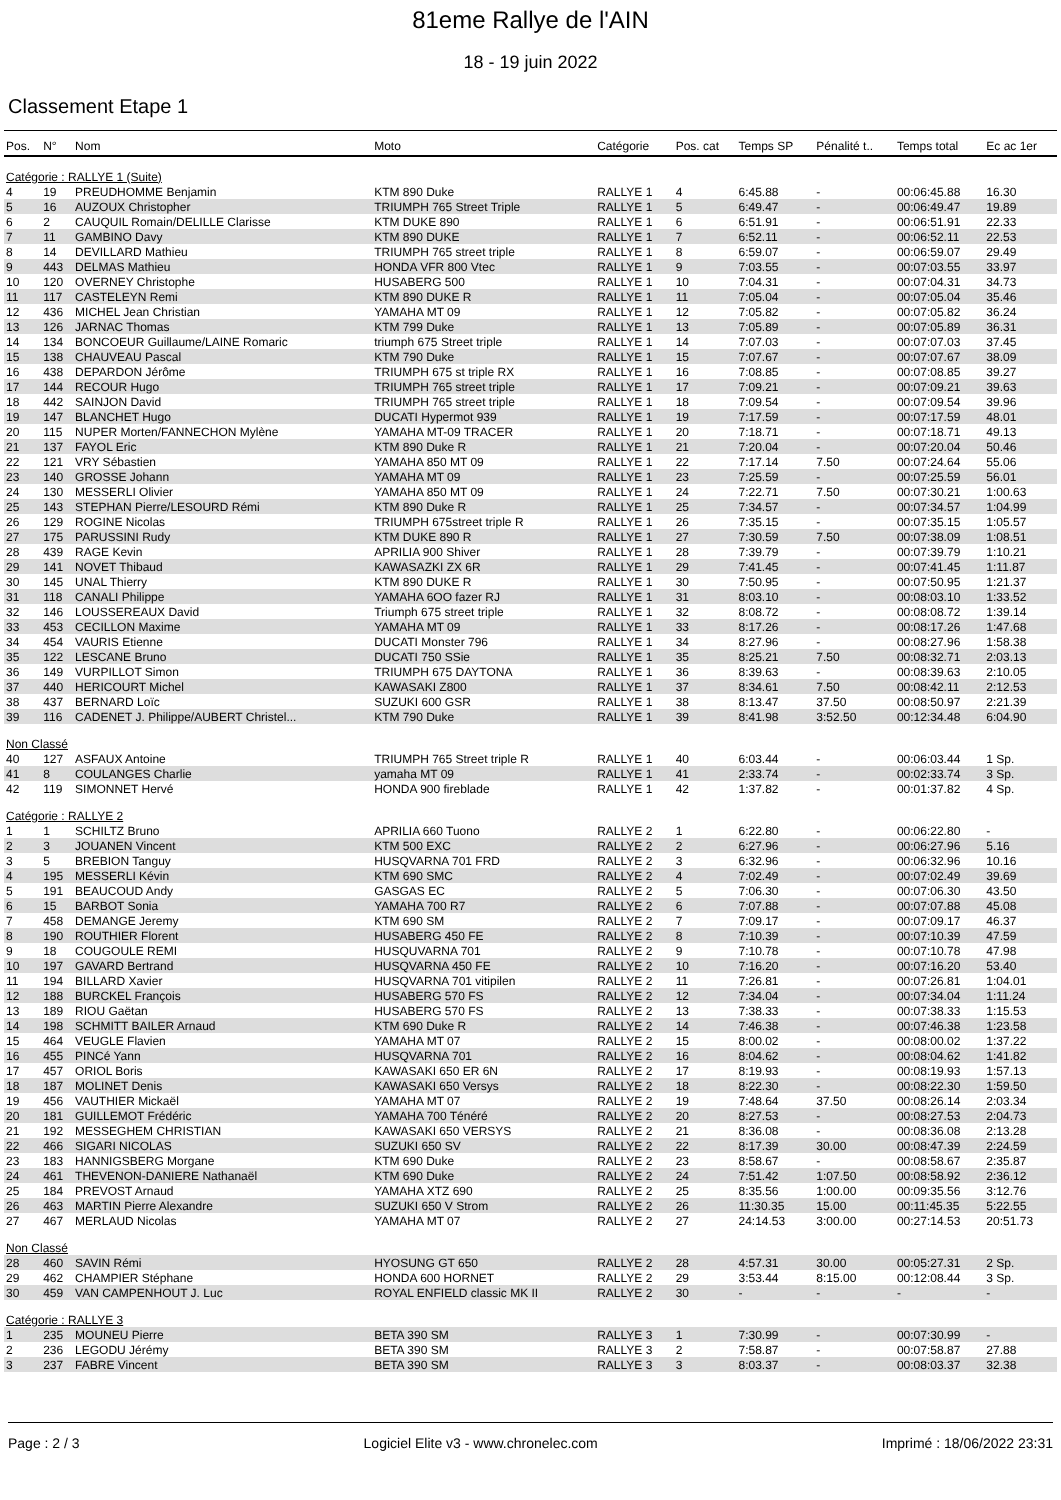81eme Rallye de l'AIN
18 - 19 juin 2022
Classement Etape 1
| Pos. | N° | Nom | Moto | Catégorie | Pos. cat | Temps SP | Pénalité t.. | Temps total | Ec ac 1er |
| --- | --- | --- | --- | --- | --- | --- | --- | --- | --- |
| Catégorie : RALLYE 1 (Suite) | | | | | | | | | |
| 4 | 19 | PREUDHOMME Benjamin | KTM 890 Duke | RALLYE 1 | 4 | 6:45.88 | - | 00:06:45.88 | 16.30 |
| 5 | 16 | AUZOUX Christopher | TRIUMPH 765 Street Triple | RALLYE 1 | 5 | 6:49.47 | - | 00:06:49.47 | 19.89 |
| 6 | 2 | CAUQUIL Romain/DELILLE Clarisse | KTM DUKE 890 | RALLYE 1 | 6 | 6:51.91 | - | 00:06:51.91 | 22.33 |
| 7 | 11 | GAMBINO Davy | KTM 890 DUKE | RALLYE 1 | 7 | 6:52.11 | - | 00:06:52.11 | 22.53 |
| 8 | 14 | DEVILLARD Mathieu | TRIUMPH 765 street triple | RALLYE 1 | 8 | 6:59.07 | - | 00:06:59.07 | 29.49 |
| 9 | 443 | DELMAS Mathieu | HONDA VFR 800 Vtec | RALLYE 1 | 9 | 7:03.55 | - | 00:07:03.55 | 33.97 |
| 10 | 120 | OVERNEY Christophe | HUSABERG 500 | RALLYE 1 | 10 | 7:04.31 | - | 00:07:04.31 | 34.73 |
| 11 | 117 | CASTELEYN Remi | KTM 890 DUKE R | RALLYE 1 | 11 | 7:05.04 | - | 00:07:05.04 | 35.46 |
| 12 | 436 | MICHEL Jean Christian | YAMAHA MT 09 | RALLYE 1 | 12 | 7:05.82 | - | 00:07:05.82 | 36.24 |
| 13 | 126 | JARNAC Thomas | KTM 799 Duke | RALLYE 1 | 13 | 7:05.89 | - | 00:07:05.89 | 36.31 |
| 14 | 134 | BONCOEUR Guillaume/LAINE Romaric | triumph 675 Street triple | RALLYE 1 | 14 | 7:07.03 | - | 00:07:07.03 | 37.45 |
| 15 | 138 | CHAUVEAU Pascal | KTM 790 Duke | RALLYE 1 | 15 | 7:07.67 | - | 00:07:07.67 | 38.09 |
| 16 | 438 | DEPARDON Jérôme | TRIUMPH 675 st triple RX | RALLYE 1 | 16 | 7:08.85 | - | 00:07:08.85 | 39.27 |
| 17 | 144 | RECOUR Hugo | TRIUMPH 765 street triple | RALLYE 1 | 17 | 7:09.21 | - | 00:07:09.21 | 39.63 |
| 18 | 442 | SAINJON David | TRIUMPH 765 street triple | RALLYE 1 | 18 | 7:09.54 | - | 00:07:09.54 | 39.96 |
| 19 | 147 | BLANCHET Hugo | DUCATI Hypermot 939 | RALLYE 1 | 19 | 7:17.59 | - | 00:07:17.59 | 48.01 |
| 20 | 115 | NUPER Morten/FANNECHON Mylène | YAMAHA MT-09 TRACER | RALLYE 1 | 20 | 7:18.71 | - | 00:07:18.71 | 49.13 |
| 21 | 137 | FAYOL Eric | KTM 890 Duke R | RALLYE 1 | 21 | 7:20.04 | - | 00:07:20.04 | 50.46 |
| 22 | 121 | VRY Sébastien | YAMAHA 850 MT 09 | RALLYE 1 | 22 | 7:17.14 | 7.50 | 00:07:24.64 | 55.06 |
| 23 | 140 | GROSSE Johann | YAMAHA MT 09 | RALLYE 1 | 23 | 7:25.59 | - | 00:07:25.59 | 56.01 |
| 24 | 130 | MESSERLI Olivier | YAMAHA 850 MT 09 | RALLYE 1 | 24 | 7:22.71 | 7.50 | 00:07:30.21 | 1:00.63 |
| 25 | 143 | STEPHAN Pierre/LESOURD Rémi | KTM 890 Duke R | RALLYE 1 | 25 | 7:34.57 | - | 00:07:34.57 | 1:04.99 |
| 26 | 129 | ROGINE Nicolas | TRIUMPH 675street triple R | RALLYE 1 | 26 | 7:35.15 | - | 00:07:35.15 | 1:05.57 |
| 27 | 175 | PARUSSINI Rudy | KTM DUKE 890 R | RALLYE 1 | 27 | 7:30.59 | 7.50 | 00:07:38.09 | 1:08.51 |
| 28 | 439 | RAGE Kevin | APRILIA 900 Shiver | RALLYE 1 | 28 | 7:39.79 | - | 00:07:39.79 | 1:10.21 |
| 29 | 141 | NOVET Thibaud | KAWASAZKI ZX 6R | RALLYE 1 | 29 | 7:41.45 | - | 00:07:41.45 | 1:11.87 |
| 30 | 145 | UNAL Thierry | KTM 890 DUKE R | RALLYE 1 | 30 | 7:50.95 | - | 00:07:50.95 | 1:21.37 |
| 31 | 118 | CANALI Philippe | YAMAHA 6OO fazer RJ | RALLYE 1 | 31 | 8:03.10 | - | 00:08:03.10 | 1:33.52 |
| 32 | 146 | LOUSSEREAUX David | Triumph 675 street triple | RALLYE 1 | 32 | 8:08.72 | - | 00:08:08.72 | 1:39.14 |
| 33 | 453 | CECILLON Maxime | YAMAHA MT 09 | RALLYE 1 | 33 | 8:17.26 | - | 00:08:17.26 | 1:47.68 |
| 34 | 454 | VAURIS Etienne | DUCATI Monster 796 | RALLYE 1 | 34 | 8:27.96 | - | 00:08:27.96 | 1:58.38 |
| 35 | 122 | LESCANE Bruno | DUCATI 750 SSie | RALLYE 1 | 35 | 8:25.21 | 7.50 | 00:08:32.71 | 2:03.13 |
| 36 | 149 | VURPILLOT Simon | TRIUMPH 675 DAYTONA | RALLYE 1 | 36 | 8:39.63 | - | 00:08:39.63 | 2:10.05 |
| 37 | 440 | HERICOURT Michel | KAWASAKI Z800 | RALLYE 1 | 37 | 8:34.61 | 7.50 | 00:08:42.11 | 2:12.53 |
| 38 | 437 | BERNARD Loïc | SUZUKI 600 GSR | RALLYE 1 | 38 | 8:13.47 | 37.50 | 00:08:50.97 | 2:21.39 |
| 39 | 116 | CADENET J. Philippe/AUBERT Christel... | KTM 790 Duke | RALLYE 1 | 39 | 8:41.98 | 3:52.50 | 00:12:34.48 | 6:04.90 |
| Non Classé | | | | | | | | | |
| 40 | 127 | ASFAUX Antoine | TRIUMPH 765 Street triple R | RALLYE 1 | 40 | 6:03.44 | - | 00:06:03.44 | 1 Sp. |
| 41 | 8 | COULANGES Charlie | yamaha MT 09 | RALLYE 1 | 41 | 2:33.74 | - | 00:02:33.74 | 3 Sp. |
| 42 | 119 | SIMONNET Hervé | HONDA 900 fireblade | RALLYE 1 | 42 | 1:37.82 | - | 00:01:37.82 | 4 Sp. |
| Catégorie : RALLYE 2 | | | | | | | | | |
| 1 | 1 | SCHILTZ Bruno | APRILIA 660 Tuono | RALLYE 2 | 1 | 6:22.80 | - | 00:06:22.80 | - |
| 2 | 3 | JOUANEN Vincent | KTM 500 EXC | RALLYE 2 | 2 | 6:27.96 | - | 00:06:27.96 | 5.16 |
| 3 | 5 | BREBION Tanguy | HUSQVARNA 701 FRD | RALLYE 2 | 3 | 6:32.96 | - | 00:06:32.96 | 10.16 |
| 4 | 195 | MESSERLI Kévin | KTM 690 SMC | RALLYE 2 | 4 | 7:02.49 | - | 00:07:02.49 | 39.69 |
| 5 | 191 | BEAUCOUD Andy | GASGAS EC | RALLYE 2 | 5 | 7:06.30 | - | 00:07:06.30 | 43.50 |
| 6 | 15 | BARBOT Sonia | YAMAHA 700 R7 | RALLYE 2 | 6 | 7:07.88 | - | 00:07:07.88 | 45.08 |
| 7 | 458 | DEMANGE Jeremy | KTM 690 SM | RALLYE 2 | 7 | 7:09.17 | - | 00:07:09.17 | 46.37 |
| 8 | 190 | ROUTHIER Florent | HUSABERG 450 FE | RALLYE 2 | 8 | 7:10.39 | - | 00:07:10.39 | 47.59 |
| 9 | 18 | COUGOULE REMI | HUSQUVARNA 701 | RALLYE 2 | 9 | 7:10.78 | - | 00:07:10.78 | 47.98 |
| 10 | 197 | GAVARD Bertrand | HUSQVARNA 450 FE | RALLYE 2 | 10 | 7:16.20 | - | 00:07:16.20 | 53.40 |
| 11 | 194 | BILLARD Xavier | HUSQVARNA 701 vitipilen | RALLYE 2 | 11 | 7:26.81 | - | 00:07:26.81 | 1:04.01 |
| 12 | 188 | BURCKEL François | HUSABERG 570 FS | RALLYE 2 | 12 | 7:34.04 | - | 00:07:34.04 | 1:11.24 |
| 13 | 189 | RIOU Gaëtan | HUSABERG 570 FS | RALLYE 2 | 13 | 7:38.33 | - | 00:07:38.33 | 1:15.53 |
| 14 | 198 | SCHMITT BAILER Arnaud | KTM 690 Duke R | RALLYE 2 | 14 | 7:46.38 | - | 00:07:46.38 | 1:23.58 |
| 15 | 464 | VEUGLE Flavien | YAMAHA MT 07 | RALLYE 2 | 15 | 8:00.02 | - | 00:08:00.02 | 1:37.22 |
| 16 | 455 | PINCé Yann | HUSQVARNA 701 | RALLYE 2 | 16 | 8:04.62 | - | 00:08:04.62 | 1:41.82 |
| 17 | 457 | ORIOL Boris | KAWASAKI 650 ER 6N | RALLYE 2 | 17 | 8:19.93 | - | 00:08:19.93 | 1:57.13 |
| 18 | 187 | MOLINET Denis | KAWASAKI 650 Versys | RALLYE 2 | 18 | 8:22.30 | - | 00:08:22.30 | 1:59.50 |
| 19 | 456 | VAUTHIER Mickaël | YAMAHA MT 07 | RALLYE 2 | 19 | 7:48.64 | 37.50 | 00:08:26.14 | 2:03.34 |
| 20 | 181 | GUILLEMOT Frédéric | YAMAHA 700 Ténéré | RALLYE 2 | 20 | 8:27.53 | - | 00:08:27.53 | 2:04.73 |
| 21 | 192 | MESSEGHEM CHRISTIAN | KAWASAKI 650 VERSYS | RALLYE 2 | 21 | 8:36.08 | - | 00:08:36.08 | 2:13.28 |
| 22 | 466 | SIGARI NICOLAS | SUZUKI 650 SV | RALLYE 2 | 22 | 8:17.39 | 30.00 | 00:08:47.39 | 2:24.59 |
| 23 | 183 | HANNIGSBERG Morgane | KTM 690 Duke | RALLYE 2 | 23 | 8:58.67 | - | 00:08:58.67 | 2:35.87 |
| 24 | 461 | THEVENON-DANIERE Nathanaël | KTM 690 Duke | RALLYE 2 | 24 | 7:51.42 | 1:07.50 | 00:08:58.92 | 2:36.12 |
| 25 | 184 | PREVOST Arnaud | YAMAHA XTZ 690 | RALLYE 2 | 25 | 8:35.56 | 1:00.00 | 00:09:35.56 | 3:12.76 |
| 26 | 463 | MARTIN Pierre Alexandre | SUZUKI 650 V Strom | RALLYE 2 | 26 | 11:30.35 | 15.00 | 00:11:45.35 | 5:22.55 |
| 27 | 467 | MERLAUD Nicolas | YAMAHA MT 07 | RALLYE 2 | 27 | 24:14.53 | 3:00.00 | 00:27:14.53 | 20:51.73 |
| Non Classé | | | | | | | | | |
| 28 | 460 | SAVIN Rémi | HYOSUNG GT 650 | RALLYE 2 | 28 | 4:57.31 | 30.00 | 00:05:27.31 | 2 Sp. |
| 29 | 462 | CHAMPIER Stéphane | HONDA 600 HORNET | RALLYE 2 | 29 | 3:53.44 | 8:15.00 | 00:12:08.44 | 3 Sp. |
| 30 | 459 | VAN CAMPENHOUT J. Luc | ROYAL ENFIELD classic MK II | RALLYE 2 | 30 | - | - | - | - |
| Catégorie : RALLYE 3 | | | | | | | | | |
| 1 | 235 | MOUNEU Pierre | BETA 390 SM | RALLYE 3 | 1 | 7:30.99 | - | 00:07:30.99 | - |
| 2 | 236 | LEGODU Jérémy | BETA 390 SM | RALLYE 3 | 2 | 7:58.87 | - | 00:07:58.87 | 27.88 |
| 3 | 237 | FABRE Vincent | BETA 390 SM | RALLYE 3 | 3 | 8:03.37 | - | 00:08:03.37 | 32.38 |
Page : 2 / 3 Logiciel Elite v3 - www.chronelec.com Imprimé : 18/06/2022 23:31